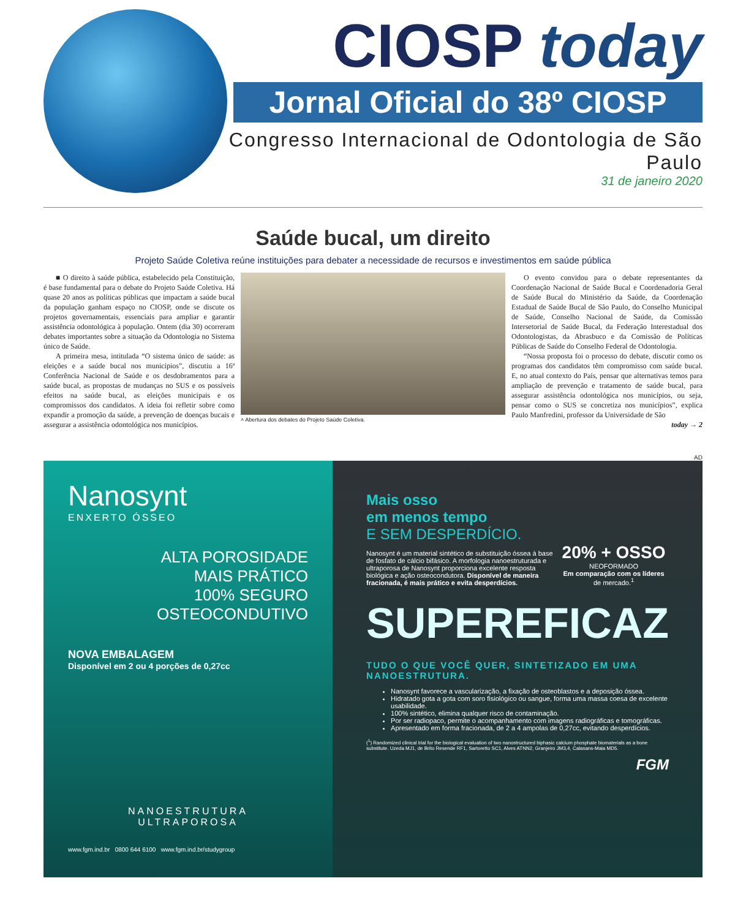CIOSP today
Jornal Oficial do 38º CIOSP
Congresso Internacional de Odontologia de São Paulo
31 de janeiro 2020
Saúde bucal, um direito
Projeto Saúde Coletiva reúne instituições para debater a necessidade de recursos e investimentos em saúde pública
■ O direito à saúde pública, estabelecido pela Constituição, é base fundamental para o debate do Projeto Saúde Coletiva. Há quase 20 anos as políticas públicas que impactam a saúde bucal da população ganham espaço no CIOSP, onde se discute os projetos governamentais, essenciais para ampliar e garantir assistência odontológica à população. Ontem (dia 30) ocorreram debates importantes sobre a situação da Odontologia no Sistema único de Saúde.
A primeira mesa, intitulada “O sistema único de saúde: as eleições e a saúde bucal nos municípios”, discutiu a 16ª Conferência Nacional de Saúde e os desdobramentos para a saúde bucal, as propostas de mudanças no SUS e os possíveis efeitos na saúde bucal, as eleições municipais e os compromissos dos candidatos. A ideia foi refletir sobre como expandir a promoção da saúde, a prevenção de doenças bucais e assegurar a assistência odontológica nos municípios.
˄ Abertura dos debates do Projeto Saúde Coletiva.
O evento convidou para o debate representantes da Coordenação Nacional de Saúde Bucal e Coordenadoria Geral de Saúde Bucal do Ministério da Saúde, da Coordenação Estadual de Saúde Bucal de São Paulo, do Conselho Municipal de Saúde, Conselho Nacional de Saúde, da Comissão Intersetorial de Saúde Bucal, da Federação Interestadual dos Odontologistas, da Abrasbuco e da Comissão de Políticas Públicas de Saúde do Conselho Federal de Odontologia.
“Nossa proposta foi o processo do debate, discutir como os programas dos candidatos têm compromisso com saúde bucal. E, no atual contexto do País, pensar que alternativas temos para ampliação de prevenção e tratamento de saúde bucal, para assegurar assistência odontológica nos municípios, ou seja, pensar como o SUS se concretiza nos municípios”, explica Paulo Manfredini, professor da Universidade de São
today → 2
AD
Nanosynt
ENXERTO ÓSSEO
ALTA POROSIDADE
MAIS PRÁTICO
100% SEGURO
OSTEOCONDUTIVO
NOVA EMBALAGEM
Disponível em 2 ou 4 porções de 0,27cc
NANOESTRUTURA
ULTRAPOROSA
www.fgm.ind.br 0800 644 6100 www.fgm.ind.br/studygroup
Mais osso
em menos tempo
E SEM DESPERDÍCIO.
20% + OSSO
NEOFORMADO
Em comparação com os líderes de mercado.<sup>1</sup>
Nanosynt é um material sintético de substituição óssea à base de fosfato de cálcio bifásico. A morfologia nanoestruturada e ultraporosa de Nanosynt proporciona excelente resposta biológica e ação osteocondutora. Disponível de maneira fracionada, é mais prático e evita desperdícios.
SUPEREFICAZ
TUDO O QUE VOCÊ QUER, SINTETIZADO EM UMA NANOESTRUTURA.
Nanosynt favorece a vascularização, a fixação de osteoblastos e a deposição óssea.
Hidratado gota a gota com soro fisiológico ou sangue, forma uma massa coesa de excelente usabilidade.
100% sintético, elimina qualquer risco de contaminação.
Por ser radiopaco, permite o acompanhamento com imagens radiográficas e tomográficas.
Apresentado em forma fracionada, de 2 a 4 ampolas de 0,27cc, evitando desperdícios.
(<sup>1</sup>) Randomized clinical trial for the biological evaluation of two nanostructured biphasic calcium phosphate biomaterials as a bone substitute. Uzeda MJ1, de Brito Resende RF1, Sartoretto SC1, Alves ATNN2, Granjeiro JM3,4, Calasans-Maia MD5.
FGM